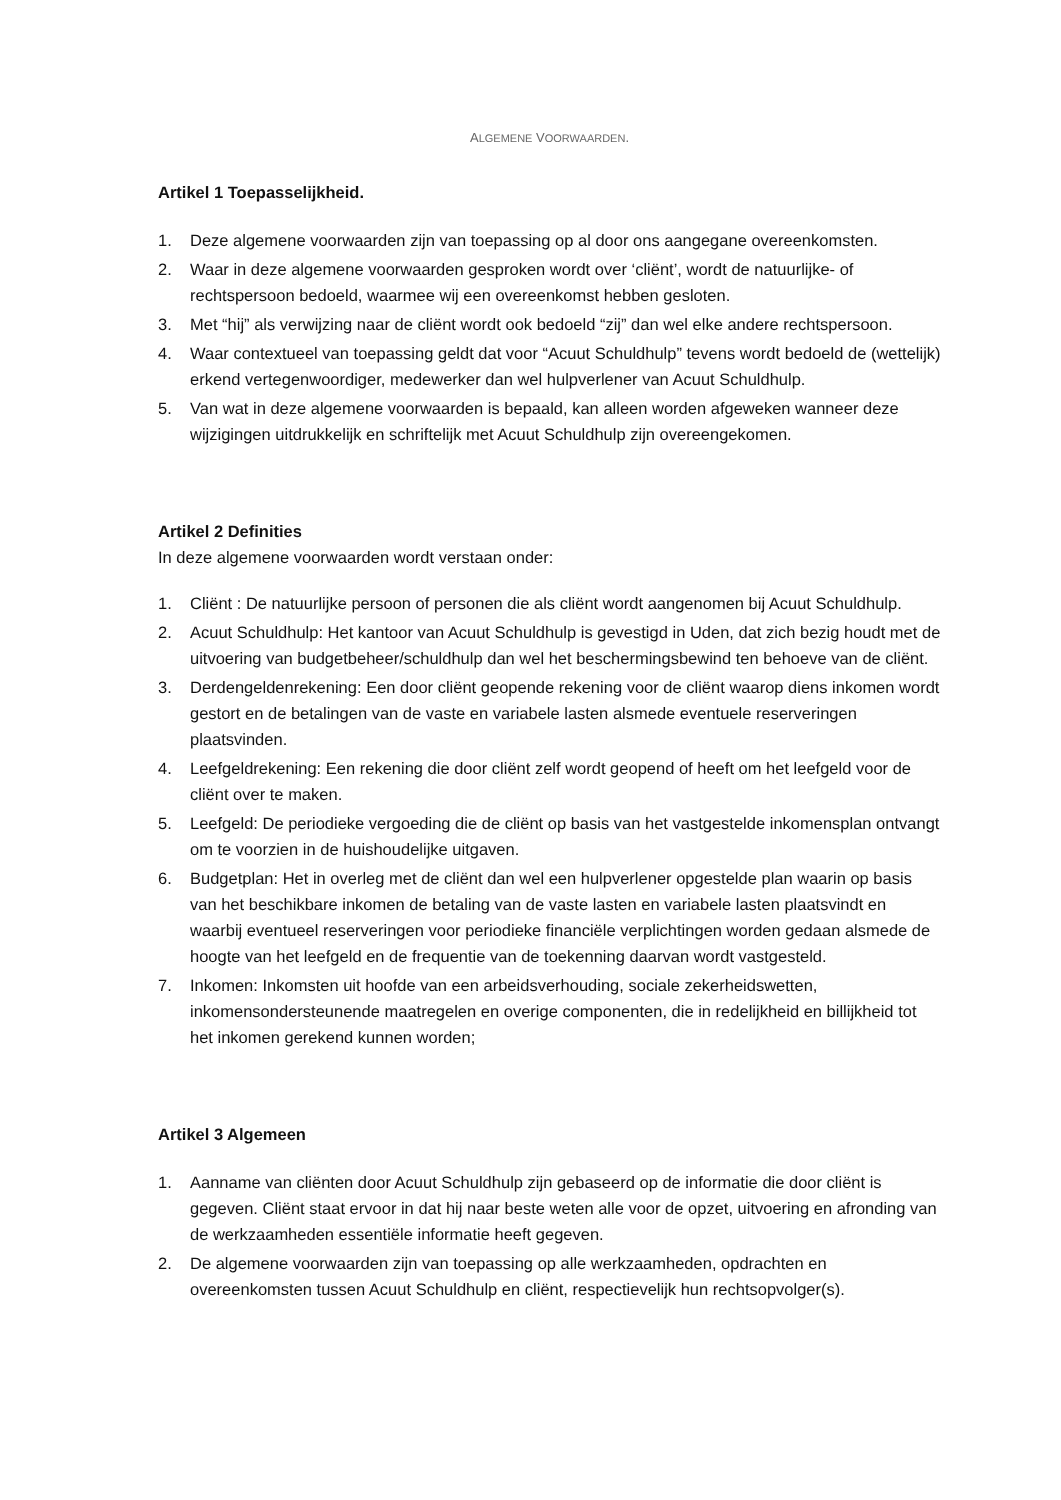ALGEMENE VOORWAARDEN.
Artikel 1 Toepasselijkheid.
1. Deze algemene voorwaarden zijn van toepassing op al door ons aangegane overeenkomsten.
2. Waar in deze algemene voorwaarden gesproken wordt over ‘cliënt’, wordt de natuurlijke- of rechtspersoon bedoeld, waarmee wij een overeenkomst hebben gesloten.
3. Met “hij” als verwijzing naar de cliënt wordt ook bedoeld “zij” dan wel elke andere rechtspersoon.
4. Waar contextueel van toepassing geldt dat voor “Acuut Schuldhulp” tevens wordt bedoeld de (wettelijk) erkend vertegenwoordiger, medewerker dan wel hulpverlener van Acuut Schuldhulp.
5. Van wat in deze algemene voorwaarden is bepaald, kan alleen worden afgeweken wanneer deze wijzigingen uitdrukkelijk en schriftelijk met Acuut Schuldhulp zijn overeengekomen.
Artikel 2 Definities
In deze algemene voorwaarden wordt verstaan onder:
1. Cliënt : De natuurlijke persoon of personen die als cliënt wordt aangenomen bij Acuut Schuldhulp.
2. Acuut Schuldhulp: Het kantoor van Acuut Schuldhulp is gevestigd in Uden, dat zich bezig houdt met de uitvoering van budgetbeheer/schuldhulp dan wel het beschermingsbewind ten behoeve van de cliënt.
3. Derdengeldenrekening: Een door cliënt geopende rekening voor de cliënt waarop diens inkomen wordt gestort en de betalingen van de vaste en variabele lasten alsmede eventuele reserveringen plaatsvinden.
4. Leefgeldrekening: Een rekening die door cliënt zelf wordt geopend of heeft om het leefgeld voor de cliënt over te maken.
5. Leefgeld: De periodieke vergoeding die de cliënt op basis van het vastgestelde inkomensplan ontvangt om te voorzien in de huishoudelijke uitgaven.
6. Budgetplan: Het in overleg met de cliënt dan wel een hulpverlener opgestelde plan waarin op basis van het beschikbare inkomen de betaling van de vaste lasten en variabele lasten plaatsvindt en waarbij eventueel reserveringen voor periodieke financiële verplichtingen worden gedaan alsmede de hoogte van het leefgeld en de frequentie van de toekenning daarvan wordt vastgesteld.
7. Inkomen: Inkomsten uit hoofde van een arbeidsverhouding, sociale zekerheidswetten, inkomensondersteunende maatregelen en overige componenten, die in redelijkheid en billijkheid tot het inkomen gerekend kunnen worden;
Artikel 3 Algemeen
1. Aanname van cliënten door Acuut Schuldhulp zijn gebaseerd op de informatie die door cliënt is gegeven. Cliënt staat ervoor in dat hij naar beste weten alle voor de opzet, uitvoering en afronding van de werkzaamheden essentiële informatie heeft gegeven.
2. De algemene voorwaarden zijn van toepassing op alle werkzaamheden, opdrachten en overeenkomsten tussen Acuut Schuldhulp en cliënt, respectievelijk hun rechtsopvolger(s).